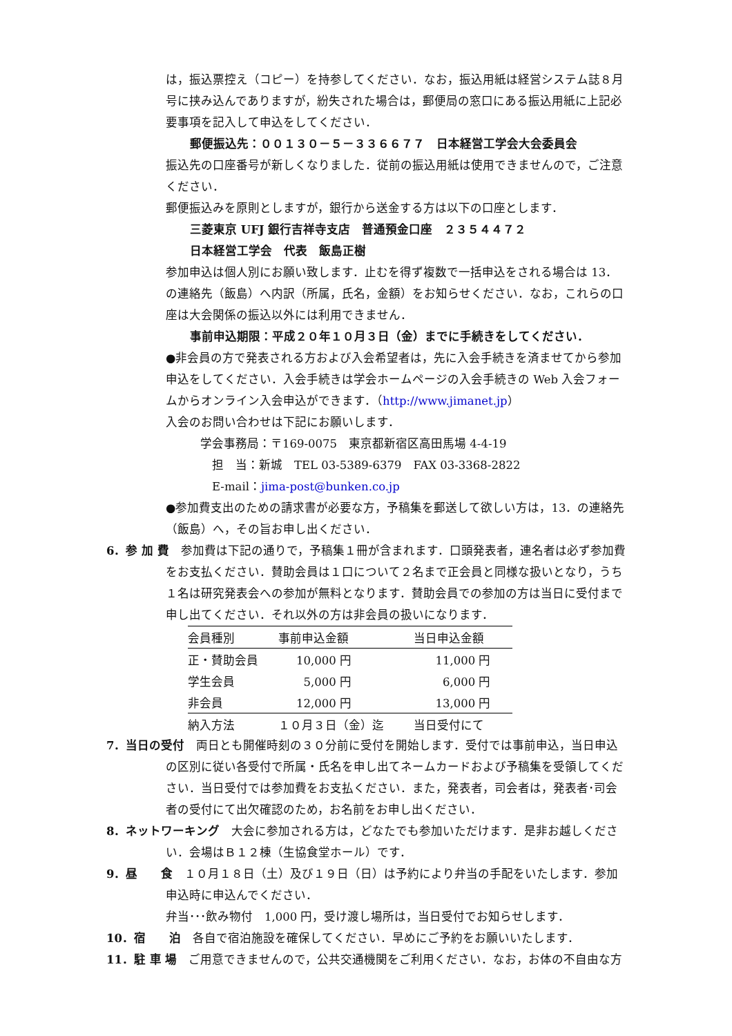は，振込票控え（コピー）を持参してください．なお，振込用紙は経営システム誌８月号に挟み込んでありますが，紛失された場合は，郵便局の窓口にある振込用紙に上記必要事項を記入して申込をしてください．
郵便振込先：００１３０－５－３３６６７７　日本経営工学会大会委員会
振込先の口座番号が新しくなりました．従前の振込用紙は使用できませんので，ご注意ください．
郵便振込みを原則としますが，銀行から送金する方は以下の口座とします．
三菱東京 UFJ 銀行吉祥寺支店　普通預金口座　２３５４４７２
日本経営工学会　代表　飯島正樹
参加申込は個人別にお願い致します．止むを得ず複数で一括申込をされる場合は 13．の連絡先（飯島）へ内訳（所属，氏名，金額）をお知らせください．なお，これらの口座は大会関係の振込以外には利用できません．
事前申込期限：平成２０年１０月３日（金）までに手続きをしてください．
●非会員の方で発表される方および入会希望者は，先に入会手続きを済ませてから参加申込をしてください．入会手続きは学会ホームページの入会手続きの Web 入会フォームからオンライン入会申込ができます．（http://www.jimanet.jp）
入会のお問い合わせは下記にお願いします．
学会事務局：〒169-0075　東京都新宿区高田馬場 4-4-19
　担　当：新城　TEL 03-5389-6379　FAX 03-3368-2822
　E-mail：jima-post@bunken.co.jp
●参加費支出のための請求書が必要な方，予稿集を郵送して欲しい方は，13．の連絡先（飯島）へ，その旨お申し出ください．
6．参 加 費　参加費は下記の通りで，予稿集１冊が含まれます．口頭発表者，連名者は必ず参加費をお支払ください．賛助会員は１口について２名まで正会員と同様な扱いとなり，うち１名は研究発表会への参加が無料となります．賛助会員での参加の方は当日に受付まで申し出てください．それ以外の方は非会員の扱いになります．
| 会員種別 | 事前申込金額 | 当日申込金額 |
| --- | --- | --- |
| 正・賛助会員 | 10,000 円 | 11,000 円 |
| 学生会員 | 5,000 円 | 6,000 円 |
| 非会員 | 12,000 円 | 13,000 円 |
| 納入方法 | １０月３日（金）迄 | 当日受付にて |
7．当日の受付　両日とも開催時刻の３０分前に受付を開始します．受付では事前申込，当日申込の区別に従い各受付で所属・氏名を申し出てネームカードおよび予稿集を受領してください．当日受付では参加費をお支払ください．また，発表者，司会者は，発表者･司会者の受付にて出欠確認のため，お名前をお申し出ください．
8．ネットワーキング　大会に参加される方は，どなたでも参加いただけます．是非お越しください．会場はＢ１２棟（生協食堂ホール）です．
9．昼　　食　１０月１８日（土）及び１９日（日）は予約により弁当の手配をいたします．参加申込時に申込んでください．
弁当･･･飲み物付　1,000 円，受け渡し場所は，当日受付でお知らせします．
10．宿　　泊　各自で宿泊施設を確保してください．早めにご予約をお願いいたします．
11．駐 車 場　ご用意できませんので，公共交通機関をご利用ください．なお，お体の不自由な方